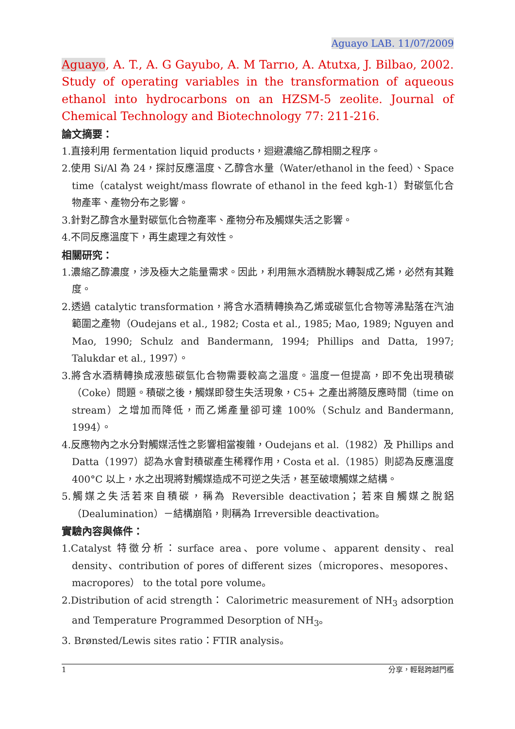Aguayo LAB. 11/07/2009
Aguayo, A. T., A. G Gayubo, A. M Tarrıo, A. Atutxa, J. Bilbao, 2002. Study of operating variables in the transformation of aqueous ethanol into hydrocarbons on an HZSM-5 zeolite. Journal of Chemical Technology and Biotechnology 77: 211-216.
論文摘要：
1.直接利用 fermentation liquid products，迴避濃縮乙醇相關之程序。
2.使用 Si/Al 為 24，探討反應溫度、乙醇含水量（Water/ethanol in the feed）、Space time（catalyst weight/mass flowrate of ethanol in the feed kgh-1）對碳氫化合物產率、產物分布之影響。
3.針對乙醇含水量對碳氫化合物產率、產物分布及觸媒失活之影響。
4.不同反應溫度下，再生處理之有效性。
相關研究：
1.濃縮乙醇濃度，涉及極大之能量需求。因此，利用無水酒精脫水轉製成乙烯，必然有其難度。
2.透過 catalytic transformation，將含水酒精轉換為乙烯或碳氫化合物等沸點落在汽油範圍之產物（Oudejans et al., 1982; Costa et al., 1985; Mao, 1989; Nguyen and Mao, 1990; Schulz and Bandermann, 1994; Phillips and Datta, 1997; Talukdar et al., 1997）。
3.將含水酒精轉換成液態碳氫化合物需要較高之溫度。溫度一但提高，即不免出現積碳（Coke）問題。積碳之後，觸媒即發生失活現象，C5+ 之產出將隨反應時間（time on stream）之增加而降低，而乙烯產量卻可達 100%（Schulz and Bandermann, 1994）。
4.反應物內之水分對觸媒活性之影響相當複雜，Oudejans et al.（1982）及 Phillips and Datta（1997）認為水會對積碳產生稀釋作用，Costa et al.（1985）則認為反應溫度 400°C 以上，水之出現將對觸媒造成不可逆之失活，甚至破壞觸媒之結構。
5.觸媒之失活若來自積碳，稱為 Reversible deactivation；若來自觸媒之脫鋁（Dealumination）－結構崩陷，則稱為 Irreversible deactivation。
實驗內容與條件：
1.Catalyst 特徵分析：surface area、pore volume、apparent density、real density、contribution of pores of different sizes（micropores、mesopores、macropores） to the total pore volume。
2.Distribution of acid strength： Calorimetric measurement of NH<sub>3</sub> adsorption and Temperature Programmed Desorption of NH<sub>3</sub>。
3. Brønsted/Lewis sites ratio：FTIR analysis。
1 分享，輕鬆跨越門檻